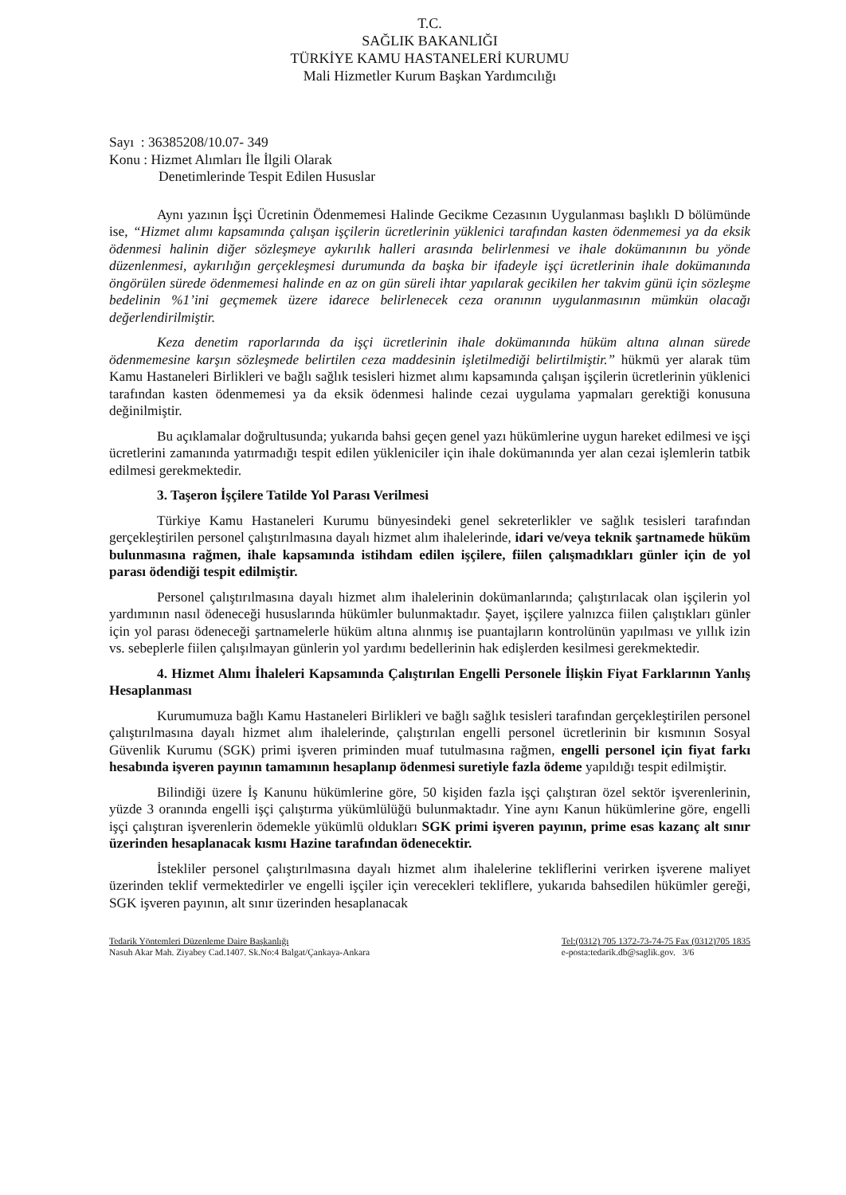T.C.
SAĞLIK BAKANLIĞI
TÜRKİYE KAMU HASTANELERİ KURUMU
Mali Hizmetler Kurum Başkan Yardımcılığı
Sayı : 36385208/10.07- 349
Konu : Hizmet Alımları İle İlgili Olarak
Denetimlerinde Tespit Edilen Hususlar
Aynı yazının İşçi Ücretinin Ödenmemesi Halinde Gecikme Cezasının Uygulanması başlıklı D bölümünde ise, “Hizmet alımı kapsamında çalışan işçilerin ücretlerinin yüklenici tarafından kasten ödenmemesi ya da eksik ödenmesi halinin diğer sözleşmeye aykırılık halleri arasında belirlenmesi ve ihale dokümanının bu yönde düzenlenmesi, aykırılığın gerçekleşmesi durumunda da başka bir ifadeyle işçi ücretlerinin ihale dokümanında öngörülen sürede ödenmemesi halinde en az on gün süreli ihtar yapılarak gecikilen her takvim günü için sözleşme bedelinin %1’ini geçmemek üzere idarece belirlenecek ceza oranının uygulanmasının mümkün olacağı değerlendirilmiştir.
Keza denetim raporlarında da işçi ücretlerinin ihale dokümanında hüküm altına alınan sürede ödenmemesine karşın sözleşmede belirtilen ceza maddesinin işletilmediği belirtilmiştir.” hükmü yer alarak tüm Kamu Hastaneleri Birlikleri ve bağlı sağlık tesisleri hizmet alımı kapsamında çalışan işçilerin ücretlerinin yüklenici tarafından kasten ödenmemesi ya da eksik ödenmesi halinde cezai uygulama yapmaları gerektiği konusuna değinilmiştir.
Bu açıklamalar doğrultusunda; yukarıda bahsi geçen genel yazı hükümlerine uygun hareket edilmesi ve işçi ücretlerini zamanında yatırmadığı tespit edilen yükleniciler için ihale dokümanında yer alan cezai işlemlerin tatbik edilmesi gerekmektedir.
3. Taşeron İşçilere Tatilde Yol Parası Verilmesi
Türkiye Kamu Hastaneleri Kurumu bünyesindeki genel sekreterlikler ve sağlık tesisleri tarafından gerçekleştirilen personel çalıştırılmasına dayalı hizmet alım ihalelerinde, idari ve/veya teknik şartnamede hüküm bulunmasına rağmen, ihale kapsamında istihdam edilen işçilere, fiilen çalışmadıkları günler için de yol parası ödendiği tespit edilmiştir.
Personel çalıştırılmasına dayalı hizmet alım ihalelerinin dokümanlarında; çalıştırılacak olan işçilerin yol yardımının nasıl ödeneceği hususlarında hükümler bulunmaktadır. Şayet, işçilere yalnızca fiilen çalıştıkları günler için yol parası ödeneceği şartnamelerle hüküm altına alınmış ise puantajların kontrolünün yapılması ve yıllık izin vs. sebeplerle fiilen çalışılmayan günlerin yol yardımı bedellerinin hak edişlerden kesilmesi gerekmektedir.
4. Hizmet Alımı İhaleleri Kapsamında Çalıştırılan Engelli Personele İlişkin Fiyat Farklarının Yanlış Hesaplanması
Kurumumuza bağlı Kamu Hastaneleri Birlikleri ve bağlı sağlık tesisleri tarafından gerçekleştirilen personel çalıştırılmasına dayalı hizmet alım ihalelerinde, çalıştırılan engelli personel ücretlerinin bir kısmının Sosyal Güvenlik Kurumu (SGK) primi işveren priminden muaf tutulmasına rağmen, engelli personel için fiyat farkı hesabında işveren payının tamamının hesaplanıp ödenmesi suretiyle fazla ödeme yapıldığı tespit edilmiştir.
Bilindiği üzere İş Kanunu hükümlerine göre, 50 kişiden fazla işçi çalıştıran özel sektör işverenlerinin, yüzde 3 oranında engelli işçi çalıştırma yükümlülüğü bulunmaktadır. Yine aynı Kanun hükümlerine göre, engelli işçi çalıştıran işverenlerin ödemekle yükümlü oldukları SGK primi işveren payının, prime esas kazanç alt sınır üzerinden hesaplanacak kısmı Hazine tarafından ödenecektir.
İstekliler personel çalıştırılmasına dayalı hizmet alım ihalelerine tekliflerini verirken işverene maliyet üzerinden teklif vermektedirler ve engelli işçiler için verecekleri tekliflere, yukarıda bahsedilen hükümler gereği, SGK işveren payının, alt sınır üzerinden hesaplanacak
Tedarik Yöntemleri Düzenleme Daire Başkanlığı
Nasuh Akar Mah. Ziyabey Cad.1407. Sk.No:4 Balgat/Çankaya-Ankara
Tel:(0312) 705 1372-73-74-75 Fax (0312)705 1835
e-posta:tedarik.db@saglik.gov. 3/6